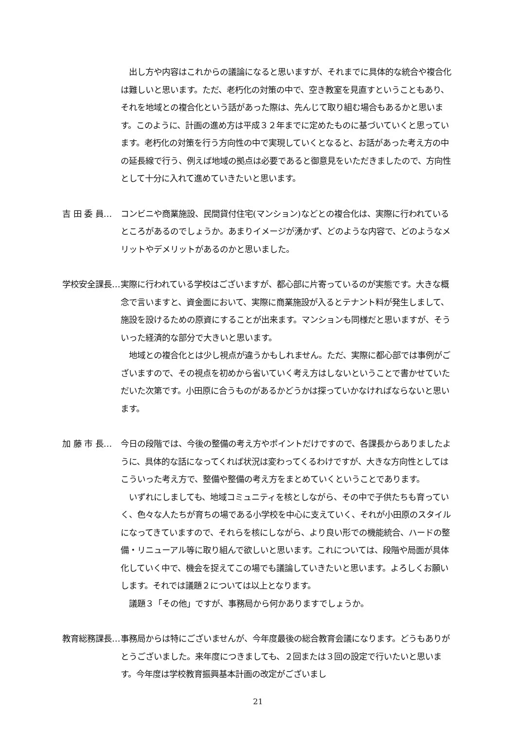出し方や内容はこれからの議論になると思いますが、それまでに具体的な統合や複合化は難しいと思います。ただ、老朽化の対策の中で、空き教室を見直すということもあり、それを地域との複合化という話があった際は、先んじて取り組む場合もあるかと思います。このように、計画の進め方は平成３２年までに定めたものに基づいていくと思っています。老朽化の対策を行う方向性の中で実現していくとなると、お話があった考え方の中の延長線で行う、例えば地域の拠点は必要であると御意見をいただきましたので、方向性として十分に入れて進めていきたいと思います。
吉 田 委 員… コンビニや商業施設、民間貸付住宅(マンション)などとの複合化は、実際に行われているところがあるのでしょうか。あまりイメージが湧かず、どのような内容で、どのようなメリットやデメリットがあるのかと思いました。
学校安全課長… 実際に行われている学校はございますが、都心部に片寄っているのが実態です。大きな概念で言いますと、資金面において、実際に商業施設が入るとテナント料が発生しまして、施設を設けるための原資にすることが出来ます。マンションも同様だと思いますが、そういった経済的な部分で大きいと思います。
　地域との複合化とは少し視点が違うかもしれません。ただ、実際に都心部では事例がございますので、その視点を初めから省いていく考え方はしないということで書かせていただいた次第です。小田原に合うものがあるかどうかは探っていかなければならないと思います。
加 藤 市 長… 今日の段階では、今後の整備の考え方やポイントだけですので、各課長からありましたように、具体的な話になってくれば状況は変わってくるわけですが、大きな方向性としてはこういった考え方で、整備や整備の考え方をまとめていくということであります。
　いずれにしましても、地域コミュニティを核としながら、その中で子供たちも育っていく、色々な人たちが育ちの場である小学校を中心に支えていく、それが小田原のスタイルになってきていますので、それらを核にしながら、より良い形での機能統合、ハードの整備・リニューアル等に取り組んで欲しいと思います。これについては、段階や局面が具体化していく中で、機会を捉えてこの場でも議論していきたいと思います。よろしくお願いします。それでは議題２については以上となります。
　議題３「その他」ですが、事務局から何かありますでしょうか。
教育総務課長… 事務局からは特にございませんが、今年度最後の総合教育会議になります。どうもありがとうございました。来年度につきましても、２回または３回の設定で行いたいと思います。今年度は学校教育振興基本計画の改定がございまし
21